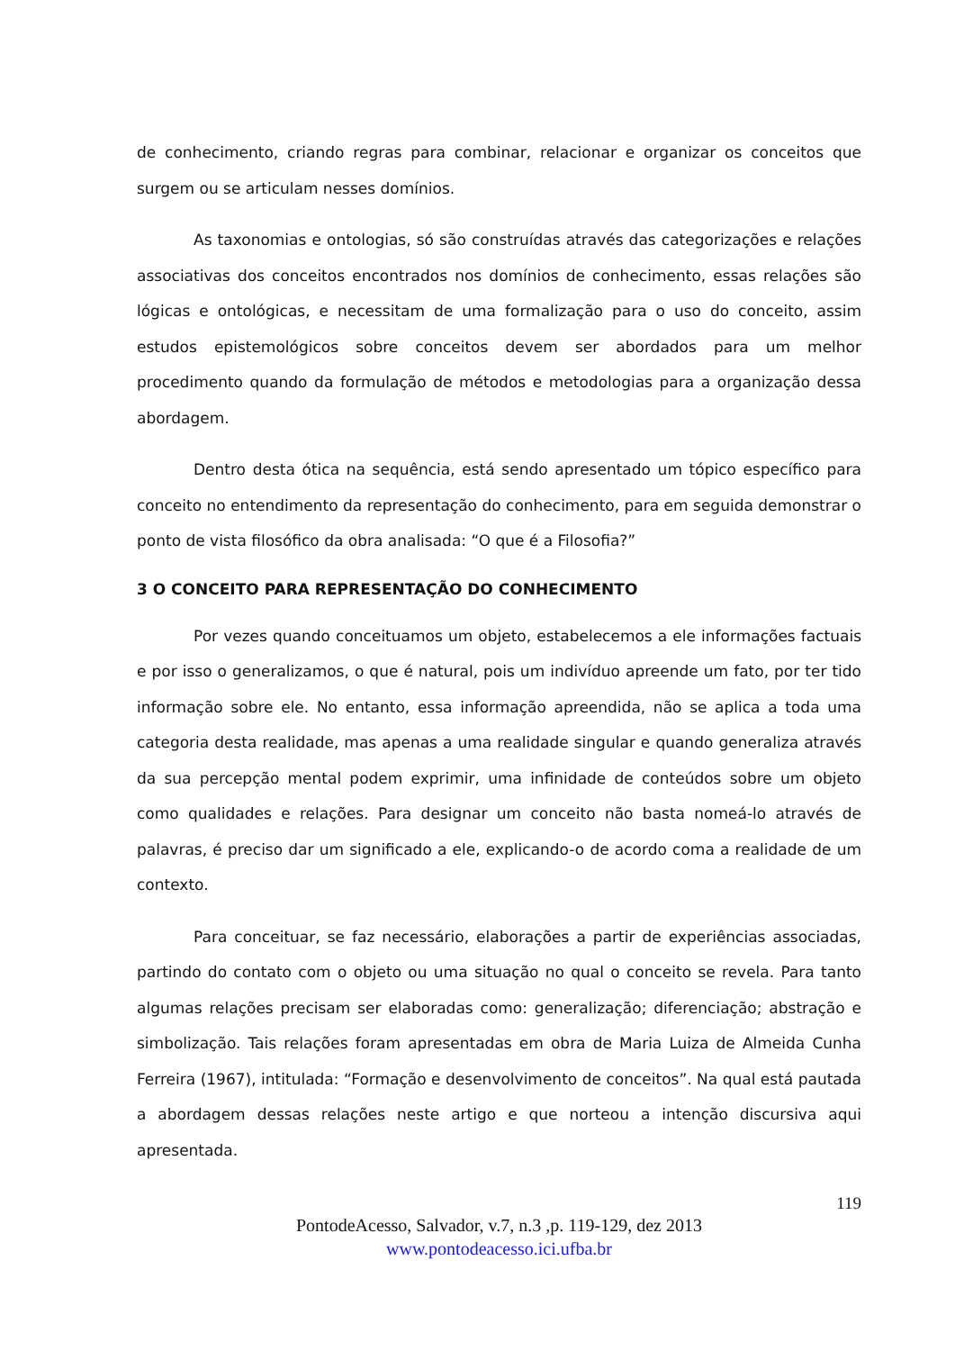de conhecimento, criando regras para combinar, relacionar e organizar os conceitos que surgem ou se articulam nesses domínios.
As taxonomias e ontologias, só são construídas através das categorizações e relações associativas dos conceitos encontrados nos domínios de conhecimento, essas relações são lógicas e ontológicas, e necessitam de uma formalização para o uso do conceito, assim estudos epistemológicos sobre conceitos devem ser abordados para um melhor procedimento quando da formulação de métodos e metodologias para a organização dessa abordagem.
Dentro desta ótica na sequência, está sendo apresentado um tópico específico para conceito no entendimento da representação do conhecimento, para em seguida demonstrar o ponto de vista filosófico da obra analisada: “O que é a Filosofia?”
3 O CONCEITO PARA REPRESENTAÇÃO DO CONHECIMENTO
Por vezes quando conceituamos um objeto, estabelecemos a ele informações factuais e por isso o generalizamos, o que é natural, pois um indivíduo apreende um fato, por ter tido informação sobre ele. No entanto, essa informação apreendida, não se aplica a toda uma categoria desta realidade, mas apenas a uma realidade singular e quando generaliza através da sua percepção mental podem exprimir, uma infinidade de conteúdos sobre um objeto como qualidades e relações. Para designar um conceito não basta nomeá-lo através de palavras, é preciso dar um significado a ele, explicando-o de acordo coma a realidade de um contexto.
Para conceituar, se faz necessário, elaborações a partir de experiências associadas, partindo do contato com o objeto ou uma situação no qual o conceito se revela. Para tanto algumas relações precisam ser elaboradas como: generalização; diferenciação; abstração e simbolização. Tais relações foram apresentadas em obra de Maria Luiza de Almeida Cunha Ferreira (1967), intitulada: “Formação e desenvolvimento de conceitos”. Na qual está pautada a abordagem dessas relações neste artigo e que norteou a intenção discursiva aqui apresentada.
119
PontodeAcesso, Salvador, v.7, n.3 ,p. 119-129, dez 2013
www.pontodeacesso.ici.ufba.br